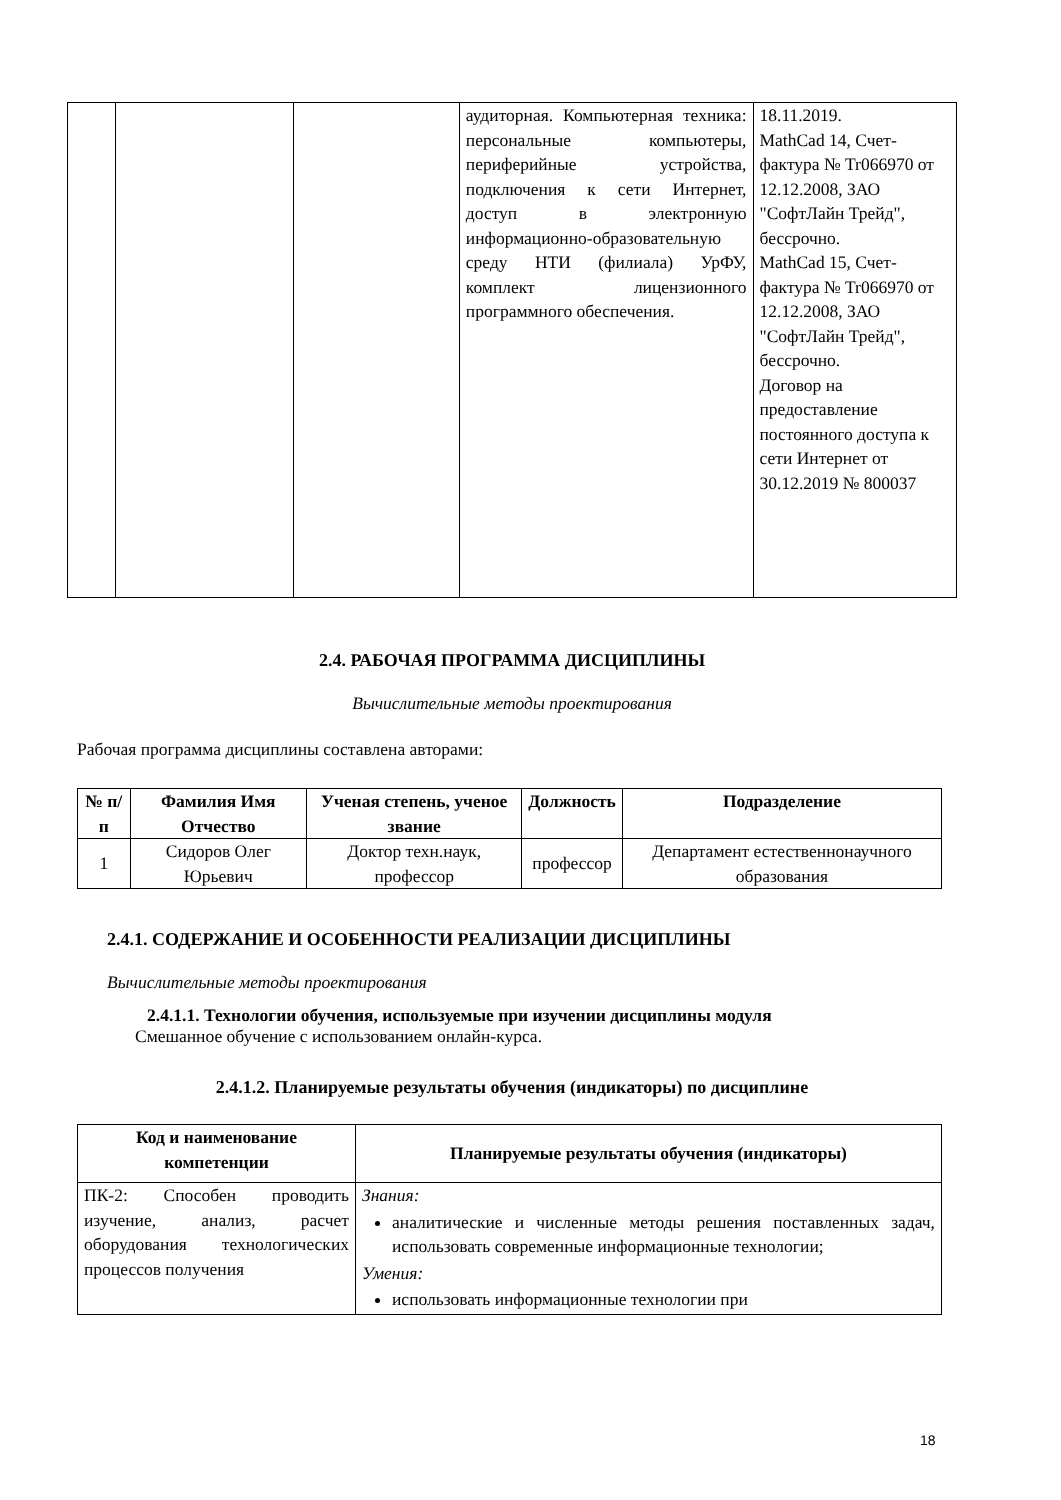| | | | аудиторная. Компьютерная техника: персональные компьютеры, периферийные устройства, подключения к сети Интернет, доступ в электронную информационно-образовательную среду НТИ (филиала) УрФУ, комплект лицензионного программного обеспечения. | 18.11.2019. MathCad 14, Счет-фактура № Tr066970 от 12.12.2008, ЗАО "СофтЛайн Трейд", бессрочно. MathCad 15, Счет-фактура № Tr066970 от 12.12.2008, ЗАО "СофтЛайн Трейд", бессрочно. Договор на предоставление постоянного доступа к сети Интернет от 30.12.2019 № 800037 |
2.4. РАБОЧАЯ ПРОГРАММА ДИСЦИПЛИНЫ
Вычислительные методы проектирования
Рабочая программа дисциплины составлена авторами:
| № п/п | Фамилия Имя Отчество | Ученая степень, ученое звание | Должность | Подразделение |
| --- | --- | --- | --- | --- |
| 1 | Сидоров Олег Юрьевич | Доктор техн.наук, профессор | профессор | Департамент естественнонаучного образования |
2.4.1. СОДЕРЖАНИЕ И ОСОБЕННОСТИ РЕАЛИЗАЦИИ ДИСЦИПЛИНЫ
Вычислительные методы проектирования
2.4.1.1. Технологии обучения, используемые при изучении дисциплины модуля
Смешанное обучение с использованием онлайн-курса.
2.4.1.2. Планируемые результаты обучения (индикаторы) по дисциплине
| Код и наименование компетенции | Планируемые результаты обучения (индикаторы) |
| --- | --- |
| ПК-2: Способен проводить изучение, анализ, расчет оборудования технологических процессов получения | Знания: аналитические и численные методы решения поставленных задач, использовать современные информационные технологии; Умения: использовать информационные технологии при |
18